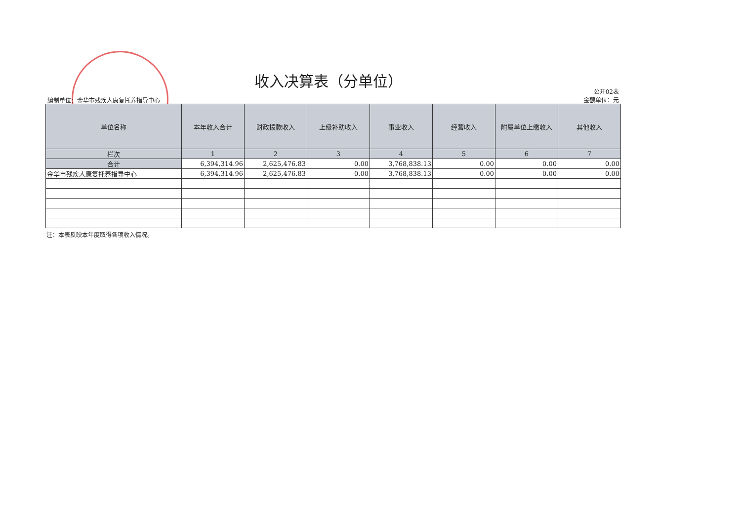收入决算表（分单位）
公开02表
金额单位：元
编制单位：金华市残疾人康复托养指导中心
| 单位名称 | 本年收入合计 | 财政拨款收入 | 上级补助收入 | 事业收入 | 经营收入 | 附属单位上缴收入 | 其他收入 |
| --- | --- | --- | --- | --- | --- | --- | --- |
| 栏次 | 1 | 2 | 3 | 4 | 5 | 6 | 7 |
| 合计 | 6,394,314.96 | 2,625,476.83 | 0.00 | 3,768,838.13 | 0.00 | 0.00 | 0.00 |
| 金华市残疾人康复托养指导中心 | 6,394,314.96 | 2,625,476.83 | 0.00 | 3,768,838.13 | 0.00 | 0.00 | 0.00 |
注：本表反映本年度取得各项收入情况。